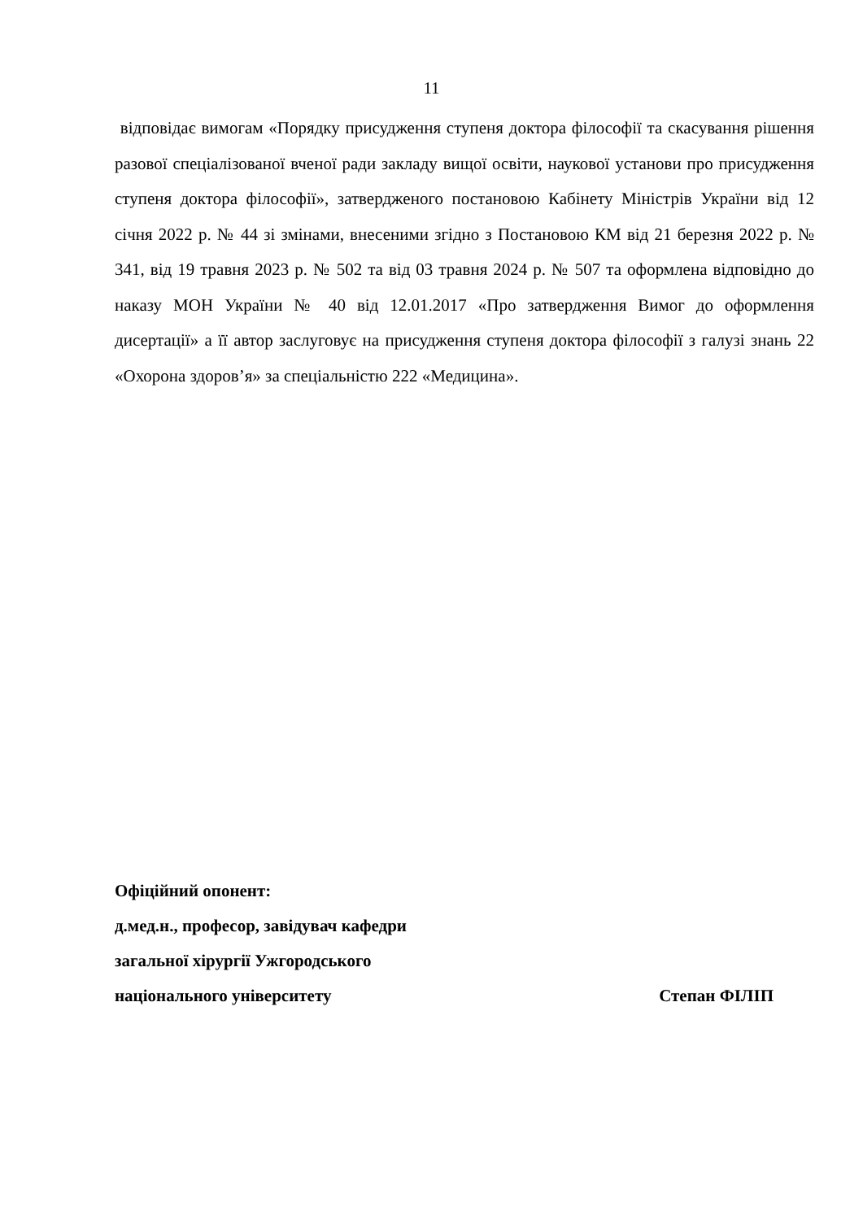11
відповідає вимогам «Порядку присудження ступеня доктора філософії та скасування рішення разової спеціалізованої вченої ради закладу вищої освіти, наукової установи про присудження ступеня доктора філософії», затвердженого постановою Кабінету Міністрів України від 12 січня 2022 р. № 44 зі змінами, внесеними згідно з Постановою КМ від 21 березня 2022 р. № 341, від 19 травня 2023 р. № 502 та від 03 травня 2024 р. № 507 та оформлена відповідно до наказу МОН України № 40 від 12.01.2017 «Про затвердження Вимог до оформлення дисертації» а її автор заслуговує на присудження ступеня доктора філософії з галузі знань 22 «Охорона здоров’я» за спеціальністю 222 «Медицина».
Офіційний опонент:
д.мед.н., професор, завідувач кафедри
загальної хірургії Ужгородського
національного університету Степан ФІЛІП